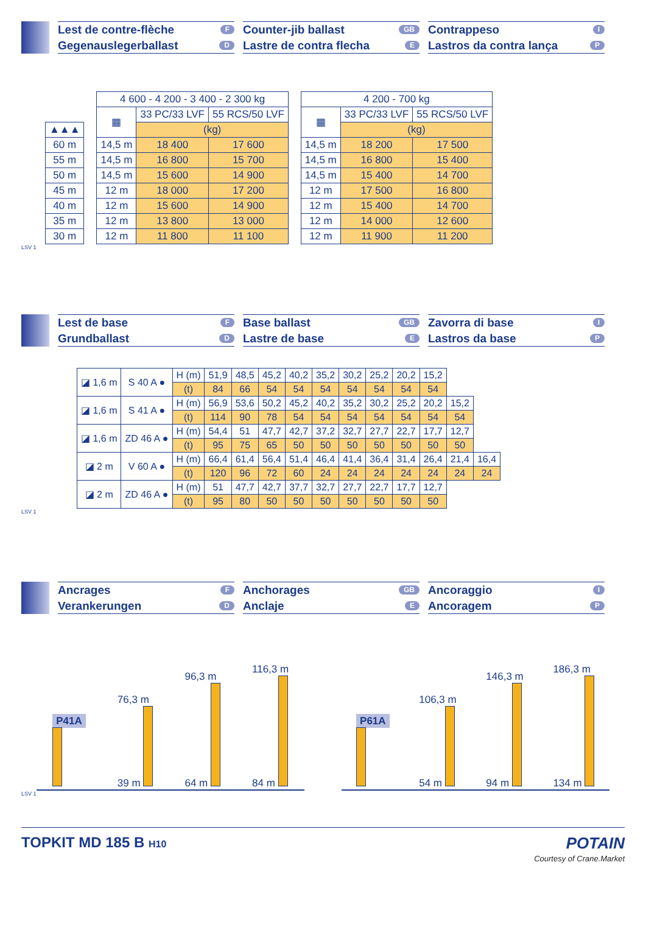Lest de contre-flèche F
Gegenauslegerballast D
Counter-jib ballast GB
Lastre de contra flecha E
Contrappeso I
Lastros da contra lança P
| ▲▲▲ |
| --- |
| 60 m |
| 55 m |
| 50 m |
| 45 m |
| 40 m |
| 35 m |
| 30 m |
| 4 600 - 4 200 - 3 400 - 2 300 kg | | |
| --- | --- | --- |
| ▦ | 33 PC/33 LVF | 55 RCS/50 LVF |
| | (kg) | |
| 14,5 m | 18 400 | 17 600 |
| 14,5 m | 16 800 | 15 700 |
| 14,5 m | 15 600 | 14 900 |
| 12 m | 18 000 | 17 200 |
| 12 m | 15 600 | 14 900 |
| 12 m | 13 800 | 13 000 |
| 12 m | 11 800 | 11 100 |
| 4 200 - 700 kg | | |
| --- | --- | --- |
| ▦ | 33 PC/33 LVF | 55 RCS/50 LVF |
| | (kg) | |
| 14,5 m | 18 200 | 17 500 |
| 14,5 m | 16 800 | 15 400 |
| 14,5 m | 15 400 | 14 700 |
| 12 m | 17 500 | 16 800 |
| 12 m | 15 400 | 14 700 |
| 12 m | 14 000 | 12 600 |
| 12 m | 11 900 | 11 200 |
LSV 1
Lest de base F
Grundballast D
Base ballast GB
Lastre de base E
Zavorra di base I
Lastros da base P
| ◪ 1,6 m | S 40 A ● | H (m) | 51,9 | 48,5 | 45,2 | 40,2 | 35,2 | 30,2 | 25,2 | 20,2 | 15,2 | | |
| | | (t) | 84 | 66 | 54 | 54 | 54 | 54 | 54 | 54 | 54 | | |
| ◪ 1,6 m | S 41 A ● | H (m) | 56,9 | 53,6 | 50,2 | 45,2 | 40,2 | 35,2 | 30,2 | 25,2 | 20,2 | 15,2 | |
| | | (t) | 114 | 90 | 78 | 54 | 54 | 54 | 54 | 54 | 54 | 54 | |
| ◪ 1,6 m | ZD 46 A ● | H (m) | 54,4 | 51 | 47,7 | 42,7 | 37,2 | 32,7 | 27,7 | 22,7 | 17,7 | 12,7 | |
| | | (t) | 95 | 75 | 65 | 50 | 50 | 50 | 50 | 50 | 50 | 50 | |
| ◪ 2 m | V 60 A ● | H (m) | 66,4 | 61,4 | 56,4 | 51,4 | 46,4 | 41,4 | 36,4 | 31,4 | 26,4 | 21,4 | 16,4 |
| | | (t) | 120 | 96 | 72 | 60 | 24 | 24 | 24 | 24 | 24 | 24 | 24 |
| ◪ 2 m | ZD 46 A ● | H (m) | 51 | 47,7 | 42,7 | 37,7 | 32,7 | 27,7 | 22,7 | 17,7 | 12,7 | | |
| | | (t) | 95 | 80 | 50 | 50 | 50 | 50 | 50 | 50 | 50 | | |
LSV 1
Ancrages F
Verankerungen D
Anchorages GB
Anclaje E
Ancoraggio I
Ancoragem P
P41A
76,3 m
39 m 96,3 m
64 m 116,3 m
84 m
P61A
106,3 m
54 m 146,3 m
94 m 186,3 m
134 m
LSV 1
TOPKIT MD 185 B H10 POTAIN
Courtesy of Crane.Market